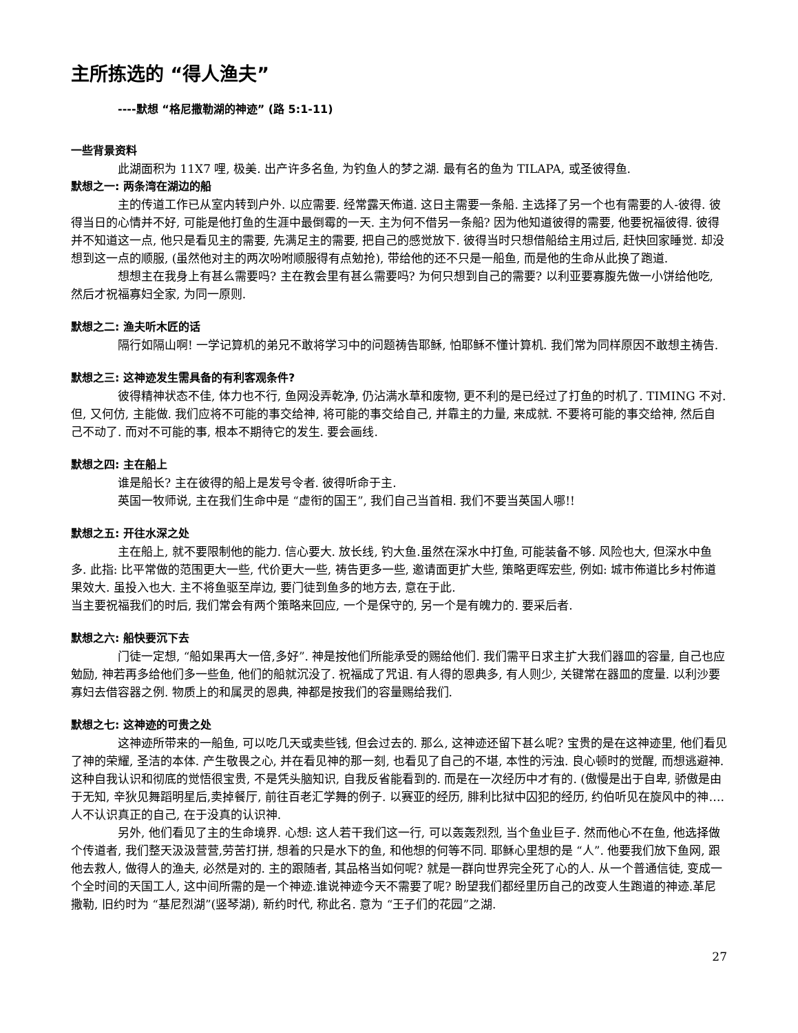主所拣选的 “得人渔夫”
----默想 “格尼撒勒湖的神迹” (路 5:1-11)
一些背景资料
此湖面积为 11X7 哩, 极美. 出产许多名鱼, 为钓鱼人的梦之湖. 最有名的鱼为 TILAPA, 或圣彼得鱼.
默想之一: 两条湾在湖边的船
主的传道工作已从室内转到户外. 以应需要. 经常露天佈道. 这日主需要一条船. 主选择了另一个也有需要的人-彼得. 彼得当日的心情并不好, 可能是他打鱼的生涯中最倒霉的一天. 主为何不借另一条船? 因为他知道彼得的需要, 他要祝福彼得. 彼得并不知道这一点, 他只是看见主的需要, 先满足主的需要, 把自己的感觉放下. 彼得当时只想借船给主用过后, 赶快回家睡觉. 却没想到这一点的顺服, (虽然他对主的两次吩咐顺服得有点勉抢), 带给他的还不只是一船鱼, 而是他的生命从此换了跑道.
想想主在我身上有甚么需要吗? 主在教会里有甚么需要吗? 为何只想到自己的需要? 以利亚要寡腹先做一小饼给他吃, 然后才祝福寡妇全家, 为同一原则.
默想之二: 渔夫听木匠的话
隔行如隔山啊! 一学记算机的弟兄不敢将学习中的问题祷告耶稣, 怕耶稣不懂计算机. 我们常为同样原因不敢想主祷告.
默想之三: 这神迹发生需具备的有利客观条件?
彼得精神状态不佳, 体力也不行, 鱼网没弄乾净, 仍沾满水草和废物, 更不利的是已经过了打鱼的时机了. TIMING 不对. 但, 又何仿, 主能做. 我们应将不可能的事交给神, 将可能的事交给自己, 并靠主的力量, 来成就. 不要将可能的事交给神, 然后自己不动了. 而对不可能的事, 根本不期待它的发生. 要会画线.
默想之四: 主在船上
谁是船长? 主在彼得的船上是发号令者. 彼得听命于主.
英国一牧师说, 主在我们生命中是 “虚衔的国王”, 我们自己当首相. 我们不要当英国人哪!!
默想之五: 开往水深之处
主在船上, 就不要限制他的能力. 信心要大. 放长线, 钓大鱼.虽然在深水中打鱼, 可能装备不够. 风险也大, 但深水中鱼多. 此指: 比平常做的范围更大一些, 代价更大一些, 祷告更多一些, 邀请面更扩大些, 策略更晖宏些, 例如: 城市佈道比乡村佈道果效大. 虽投入也大. 主不将鱼驱至岸边, 要门徒到鱼多的地方去, 意在于此.
当主要祝福我们的时后, 我们常会有两个策略来回应, 一个是保守的, 另一个是有魄力的. 要采后者.
默想之六: 船快要沉下去
门徒一定想, “船如果再大一倍,多好”. 神是按他们所能承受的赐给他们. 我们需平日求主扩大我们器皿的容量, 自己也应勉励, 神若再多给他们多一些鱼, 他们的船就沉没了. 祝福成了咒诅. 有人得的恩典多, 有人则少, 关键常在器皿的度量. 以利沙要寡妇去借容器之例. 物质上的和属灵的恩典, 神都是按我们的容量赐给我们.
默想之七: 这神迹的可贵之处
这神迹所带来的一船鱼, 可以吃几天或卖些钱, 但会过去的. 那么, 这神迹还留下甚么呢? 宝贵的是在这神迹里, 他们看见了神的荣耀, 圣洁的本体. 产生敬畏之心, 并在看见神的那一刻, 也看见了自己的不堪, 本性的污浊. 良心顿时的觉醒, 而想逃避神. 这种自我认识和彻底的觉悟很宝贵, 不是凭头脑知识, 自我反省能看到的. 而是在一次经历中才有的. (傲慢是出于自卑, 骄傲是由于无知, 辛狄见舞蹈明星后,卖掉餐厅, 前往百老汇学舞的例子. 以赛亚的经历, 腓利比狱中囚犯的经历, 约伯听见在旋风中的神….人不认识真正的自己, 在于没真的认识神.
另外, 他们看见了主的生命境界. 心想: 这人若干我们这一行, 可以轰轰烈烈, 当个鱼业巨子. 然而他心不在鱼, 他选择做个传道者, 我们整天汲汲营营,劳苦打拼, 想着的只是水下的鱼, 和他想的何等不同. 耶稣心里想的是 “人”. 他要我们放下鱼网, 跟他去救人, 做得人的渔夫, 必然是对的. 主的跟随者, 其品格当如何呢? 就是一群向世界完全死了心的人. 从一个普通信徒, 变成一个全时间的天国工人, 这中间所需的是一个神迹.谁说神迹今天不需要了呢? 盼望我们都经里历自己的改变人生跑道的神迹.革尼撒勒, 旧约时为 “基尼烈湖”(竖琴湖), 新约时代, 称此名. 意为 “王子们的花园”之湖.
27